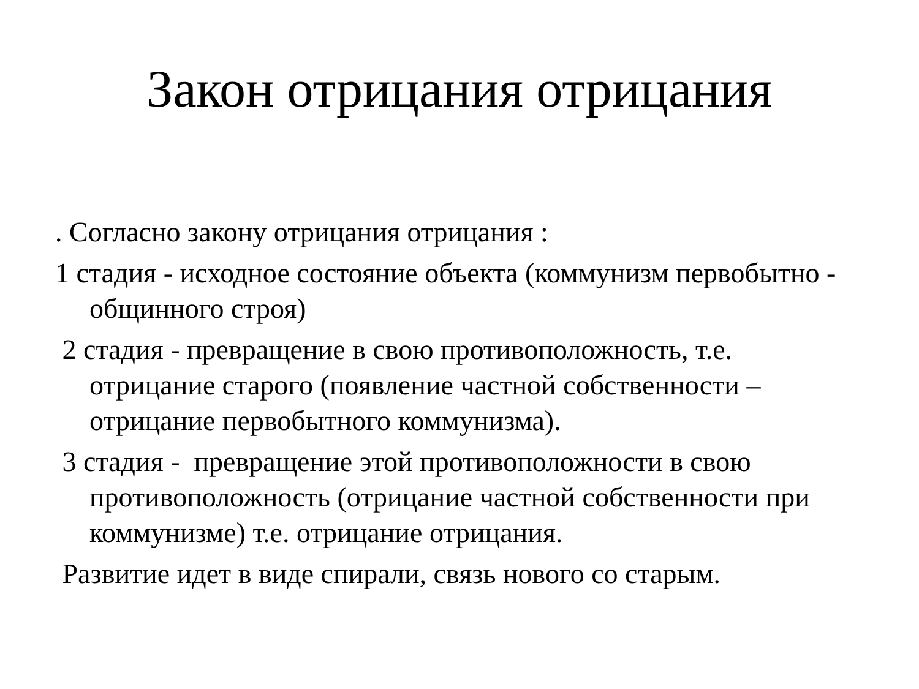Закон отрицания отрицания
. Согласно закону отрицания отрицания :
1 стадия - исходное состояние объекта (коммунизм первобытно - общинного строя)
2 стадия - превращение в свою противоположность, т.е. отрицание старого (появление частной собственности – отрицание первобытного коммунизма).
3 стадия - превращение этой противоположности в свою противоположность (отрицание частной собственности при коммунизме) т.е. отрицание отрицания.
Развитие идет в виде спирали, связь нового со старым.